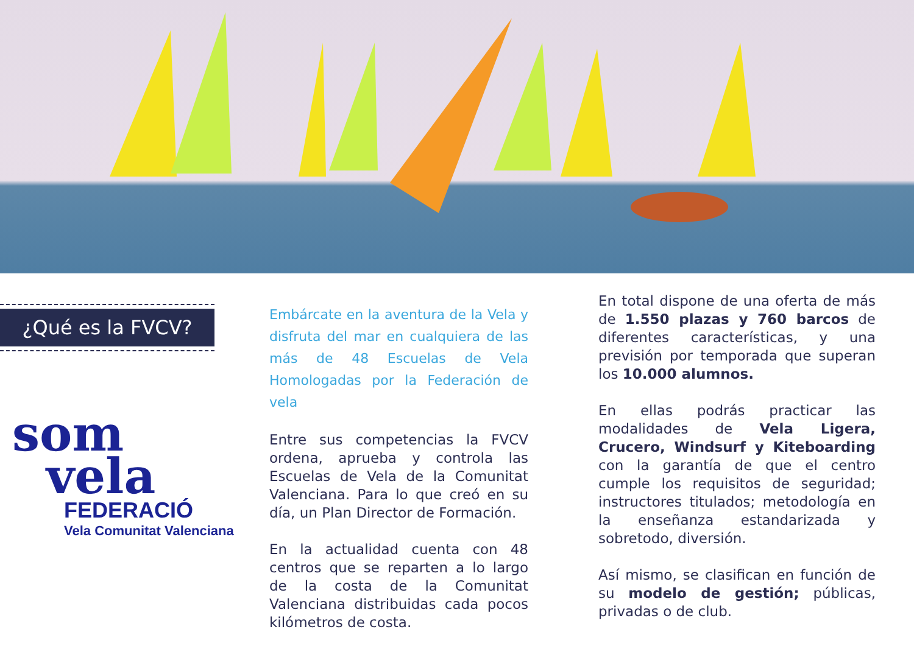¿Qué es la FVCV?
som
vela
FEDERACIÓ
Vela Comunitat Valenciana
Embárcate en la aventura de la Vela y disfruta del mar en cualquiera de las más de 48 Escuelas de Vela Homologadas por la Federación de vela
Entre sus competencias la FVCV ordena, aprueba y controla las Escuelas de Vela de la Comunitat Valenciana. Para lo que creó en su día, un Plan Director de Formación.
En la actualidad cuenta con 48 centros que se reparten a lo largo de la costa de la Comunitat Valenciana distribuidas cada pocos kilómetros de costa.
En total dispone de una oferta de más de 1.550 plazas y 760 barcos de diferentes características, y una previsión por temporada que superan los 10.000 alumnos.
En ellas podrás practicar las modalidades de Vela Ligera, Crucero, Windsurf y Kiteboarding con la garantía de que el centro cumple los requisitos de seguridad; instructores titulados; metodología en la enseñanza estandarizada y sobretodo, diversión.
Así mismo, se clasifican en función de su modelo de gestión; públicas, privadas o de club.